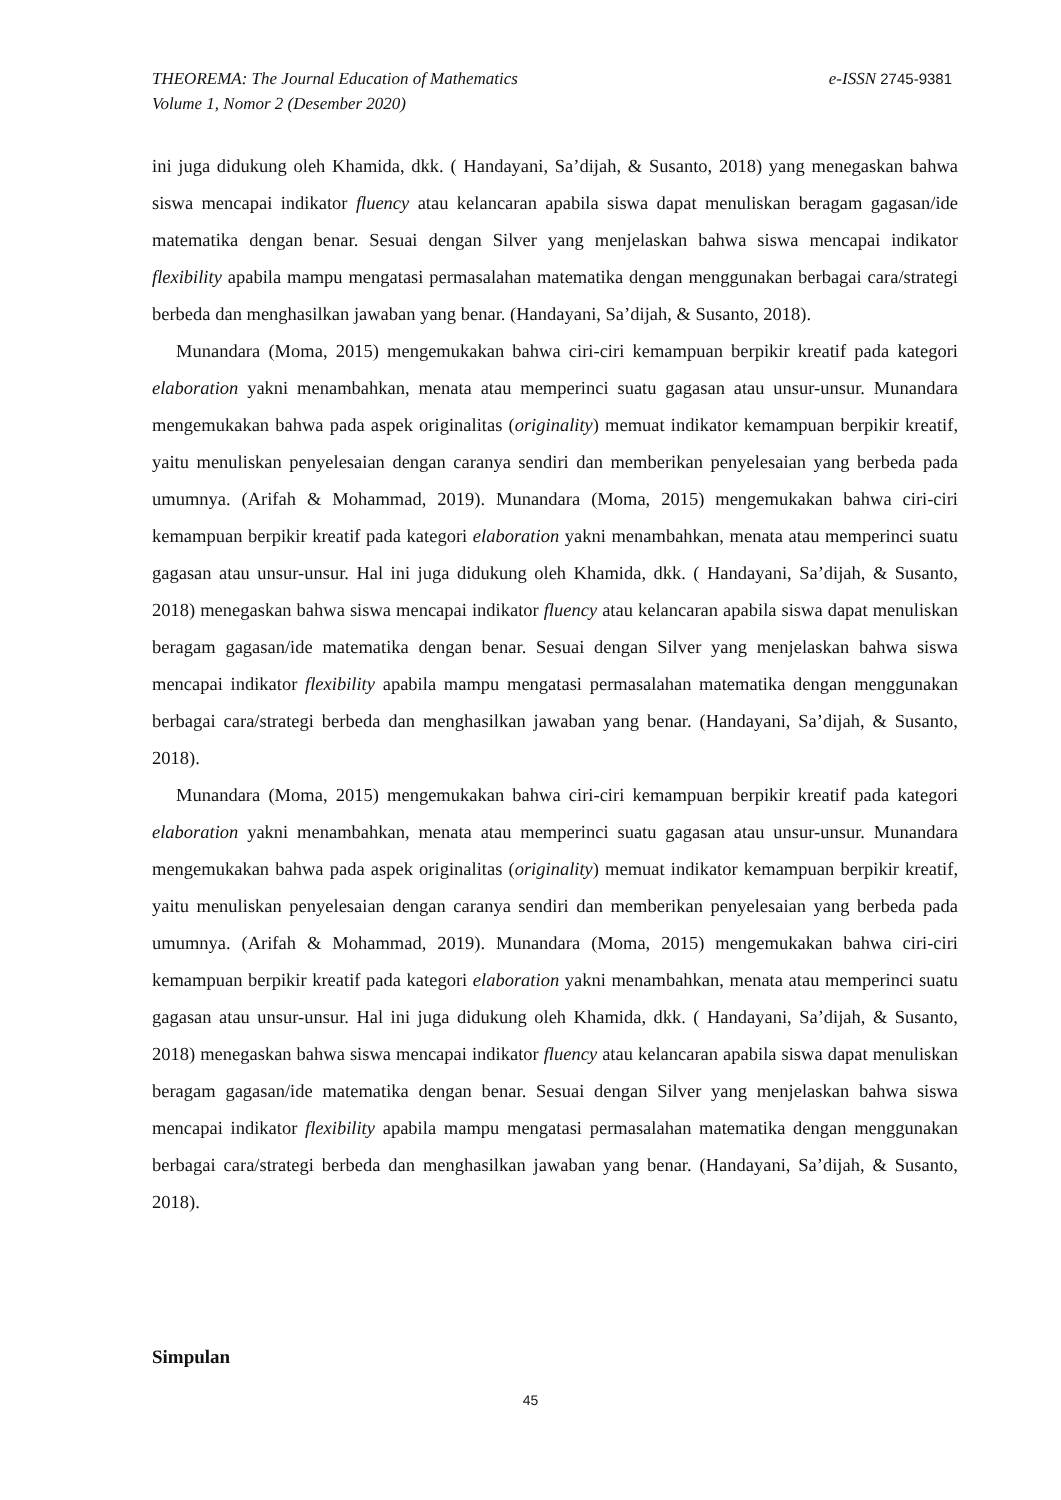e-ISSN 2745-9381 THEOREMA: The Journal Education of Mathematics
Volume 1, Nomor 2 (Desember 2020)
ini juga didukung oleh Khamida, dkk. ( Handayani, Sa’dijah, & Susanto, 2018) yang menegaskan bahwa siswa mencapai indikator fluency atau kelancaran apabila siswa dapat menuliskan beragam gagasan/ide matematika dengan benar. Sesuai dengan Silver yang menjelaskan bahwa siswa mencapai indikator flexibility apabila mampu mengatasi permasalahan matematika dengan menggunakan berbagai cara/strategi berbeda dan menghasilkan jawaban yang benar. (Handayani, Sa’dijah, & Susanto, 2018).
Munandara (Moma, 2015) mengemukakan bahwa ciri-ciri kemampuan berpikir kreatif pada kategori elaboration yakni menambahkan, menata atau memperinci suatu gagasan atau unsur-unsur. Munandara mengemukakan bahwa pada aspek originalitas (originality) memuat indikator kemampuan berpikir kreatif, yaitu menuliskan penyelesaian dengan caranya sendiri dan memberikan penyelesaian yang berbeda pada umumnya. (Arifah & Mohammad, 2019). Munandara (Moma, 2015) mengemukakan bahwa ciri-ciri kemampuan berpikir kreatif pada kategori elaboration yakni menambahkan, menata atau memperinci suatu gagasan atau unsur-unsur. Hal ini juga didukung oleh Khamida, dkk. ( Handayani, Sa’dijah, & Susanto, 2018) menegaskan bahwa siswa mencapai indikator fluency atau kelancaran apabila siswa dapat menuliskan beragam gagasan/ide matematika dengan benar. Sesuai dengan Silver yang menjelaskan bahwa siswa mencapai indikator flexibility apabila mampu mengatasi permasalahan matematika dengan menggunakan berbagai cara/strategi berbeda dan menghasilkan jawaban yang benar. (Handayani, Sa’dijah, & Susanto, 2018).
Munandara (Moma, 2015) mengemukakan bahwa ciri-ciri kemampuan berpikir kreatif pada kategori elaboration yakni menambahkan, menata atau memperinci suatu gagasan atau unsur-unsur. Munandara mengemukakan bahwa pada aspek originalitas (originality) memuat indikator kemampuan berpikir kreatif, yaitu menuliskan penyelesaian dengan caranya sendiri dan memberikan penyelesaian yang berbeda pada umumnya. (Arifah & Mohammad, 2019). Munandara (Moma, 2015) mengemukakan bahwa ciri-ciri kemampuan berpikir kreatif pada kategori elaboration yakni menambahkan, menata atau memperinci suatu gagasan atau unsur-unsur. Hal ini juga didukung oleh Khamida, dkk. ( Handayani, Sa’dijah, & Susanto, 2018) menegaskan bahwa siswa mencapai indikator fluency atau kelancaran apabila siswa dapat menuliskan beragam gagasan/ide matematika dengan benar. Sesuai dengan Silver yang menjelaskan bahwa siswa mencapai indikator flexibility apabila mampu mengatasi permasalahan matematika dengan menggunakan berbagai cara/strategi berbeda dan menghasilkan jawaban yang benar. (Handayani, Sa’dijah, & Susanto, 2018).
Simpulan
45